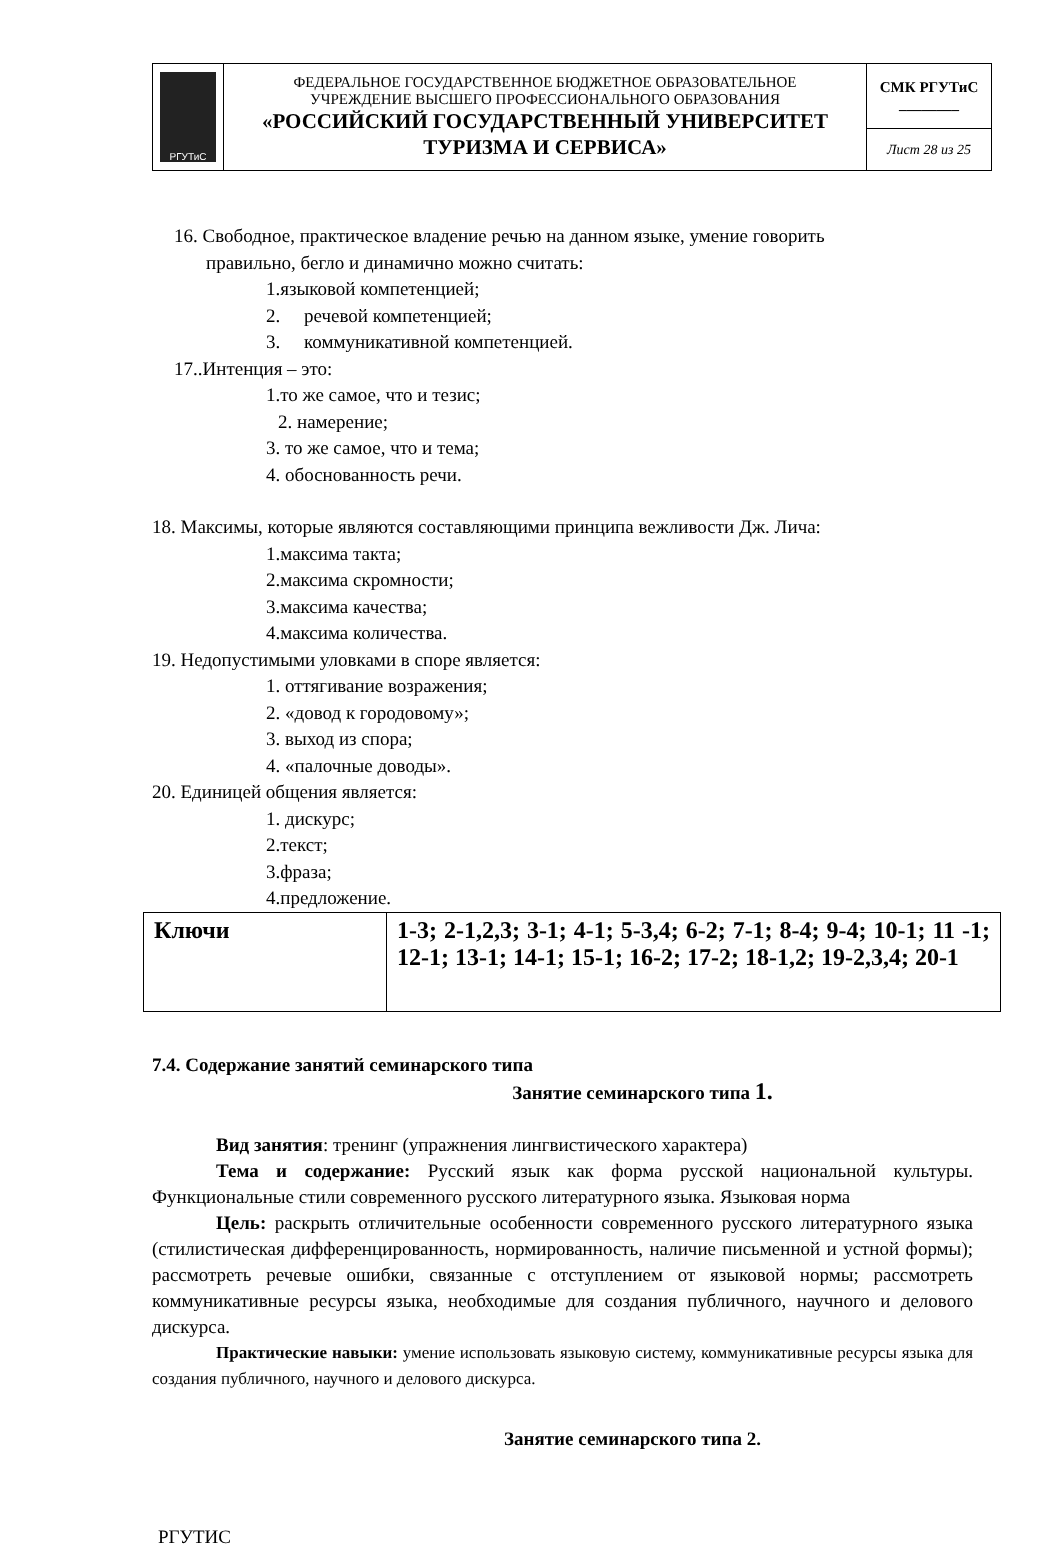| РГУТиС | ФЕДЕРАЛЬНОЕ ГОСУДАРСТВЕННОЕ БЮДЖЕТНОЕ ОБРАЗОВАТЕЛЬНОЕ УЧРЕЖДЕНИЕ ВЫСШЕГО ПРОФЕССИОНАЛЬНОГО ОБРАЗОВАНИЯ «РОССИЙСКИЙ ГОСУДАРСТВЕННЫЙ УНИВЕРСИТЕТ ТУРИЗМА И СЕРВИСА» | СМК РГУТиС ________ |
| | | Лист 28 из 25 |
16. Свободное, практическое владение речью на данном языке, умение говорить
правильно, бегло и динамично можно считать:
1.языковой компетенцией;
2. речевой компетенцией;
3. коммуникативной компетенцией.
17..Интенция – это:
1.то же самое, что и тезис;
2. намерение;
3. то же самое, что и тема;
4. обоснованность речи.
18. Максимы, которые являются составляющими принципа вежливости Дж. Лича:
1.максима такта;
2.максима скромности;
3.максима качества;
4.максима количества.
19. Недопустимыми уловками в споре является:
1. оттягивание возражения;
2. «довод к городовому»;
3. выход из спора;
4. «палочные доводы».
20. Единицей общения является:
1. дискурс;
2.текст;
3.фраза;
4.предложение.
| Ключи | 1-3; 2-1,2,3; 3-1; 4-1; 5-3,4; 6-2; 7-1; 8-4; 9-4; 10-1; 11 -1; 12-1; 13-1; 14-1; 15-1; 16-2; 17-2; 18-1,2; 19-2,3,4; 20-1 |
7.4. Содержание занятий семинарского типа
Занятие семинарского типа 1.
Вид занятия: тренинг (упражнения лингвистического характера)
Тема и содержание: Русский язык как форма русской национальной культуры. Функциональные стили современного русского литературного языка. Языковая норма
Цель: раскрыть отличительные особенности современного русского литературного языка (стилистическая дифференцированность, нормированность, наличие письменной и устной формы); рассмотреть речевые ошибки, связанные с отступлением от языковой нормы; рассмотреть коммуникативные ресурсы языка, необходимые для создания публичного, научного и делового дискурса.
Практические навыки: умение использовать языковую систему, коммуникативные ресурсы языка для создания публичного, научного и делового дискурса.
Занятие семинарского типа 2.
РГУТИС